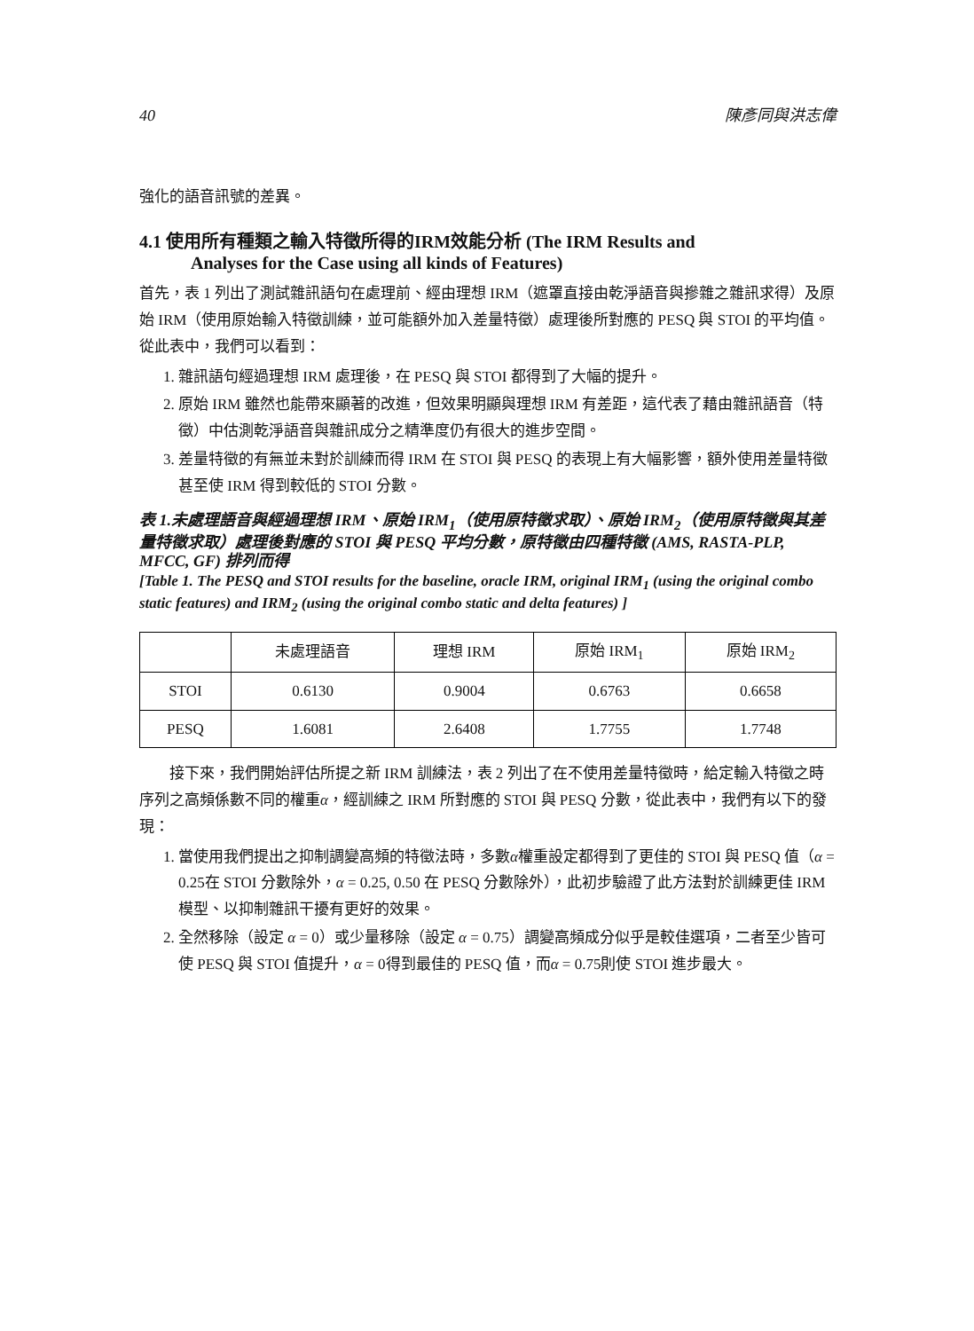40 陳彥同與洪志偉
強化的語音訊號的差異。
4.1 使用所有種類之輸入特徵所得的IRM效能分析 (The IRM Results and
Analyses for the Case using all kinds of Features)
首先，表 1 列出了測試雜訊語句在處理前、經由理想 IRM（遮罩直接由乾淨語音與摻雜之雜訊求得）及原始 IRM（使用原始輸入特徵訓練，並可能額外加入差量特徵）處理後所對應的 PESQ 與 STOI 的平均值。從此表中，我們可以看到：
1. 雜訊語句經過理想 IRM 處理後，在 PESQ 與 STOI 都得到了大幅的提升。
2. 原始 IRM 雖然也能帶來顯著的改進，但效果明顯與理想 IRM 有差距，這代表了藉由雜訊語音（特徵）中估測乾淨語音與雜訊成分之精準度仍有很大的進步空間。
3. 差量特徵的有無並未對於訓練而得 IRM 在 STOI 與 PESQ 的表現上有大幅影響，額外使用差量特徵甚至使 IRM 得到較低的 STOI 分數。
表 1.未處理語音與經過理想 IRM、原始 IRM<sub>1</sub>（使用原特徵求取）、原始 IRM<sub>2</sub>（使用原特徵與其差量特徵求取）處理後對應的 STOI 與 PESQ 平均分數，原特徵由四種特徵 (AMS, RASTA-PLP, MFCC, GF) 排列而得
[Table 1. The PESQ and STOI results for the baseline, oracle IRM, original IRM<sub>1</sub> (using the original combo static features) and IRM<sub>2</sub> (using the original combo static and delta features) ]
| | 未處理語音 | 理想 IRM | 原始 IRM<sub>1</sub> | 原始 IRM<sub>2</sub> |
| --- | --- | --- | --- | --- |
| STOI | 0.6130 | 0.9004 | 0.6763 | 0.6658 |
| PESQ | 1.6081 | 2.6408 | 1.7755 | 1.7748 |
接下來，我們開始評估所提之新 IRM 訓練法，表 2 列出了在不使用差量特徵時，給定輸入特徵之時序列之高頻係數不同的權重α，經訓練之 IRM 所對應的 STOI 與 PESQ 分數，從此表中，我們有以下的發現：
1. 當使用我們提出之抑制調變高頻的特徵法時，多數α權重設定都得到了更佳的 STOI 與 PESQ 值（α = 0.25在 STOI 分數除外，α = 0.25, 0.50 在 PESQ 分數除外），此初步驗證了此方法對於訓練更佳 IRM 模型、以抑制雜訊干擾有更好的效果。
2. 全然移除（設定 α = 0）或少量移除（設定 α = 0.75）調變高頻成分似乎是較佳選項，二者至少皆可使 PESQ 與 STOI 值提升，α = 0得到最佳的 PESQ 值，而α = 0.75則使 STOI 進步最大。